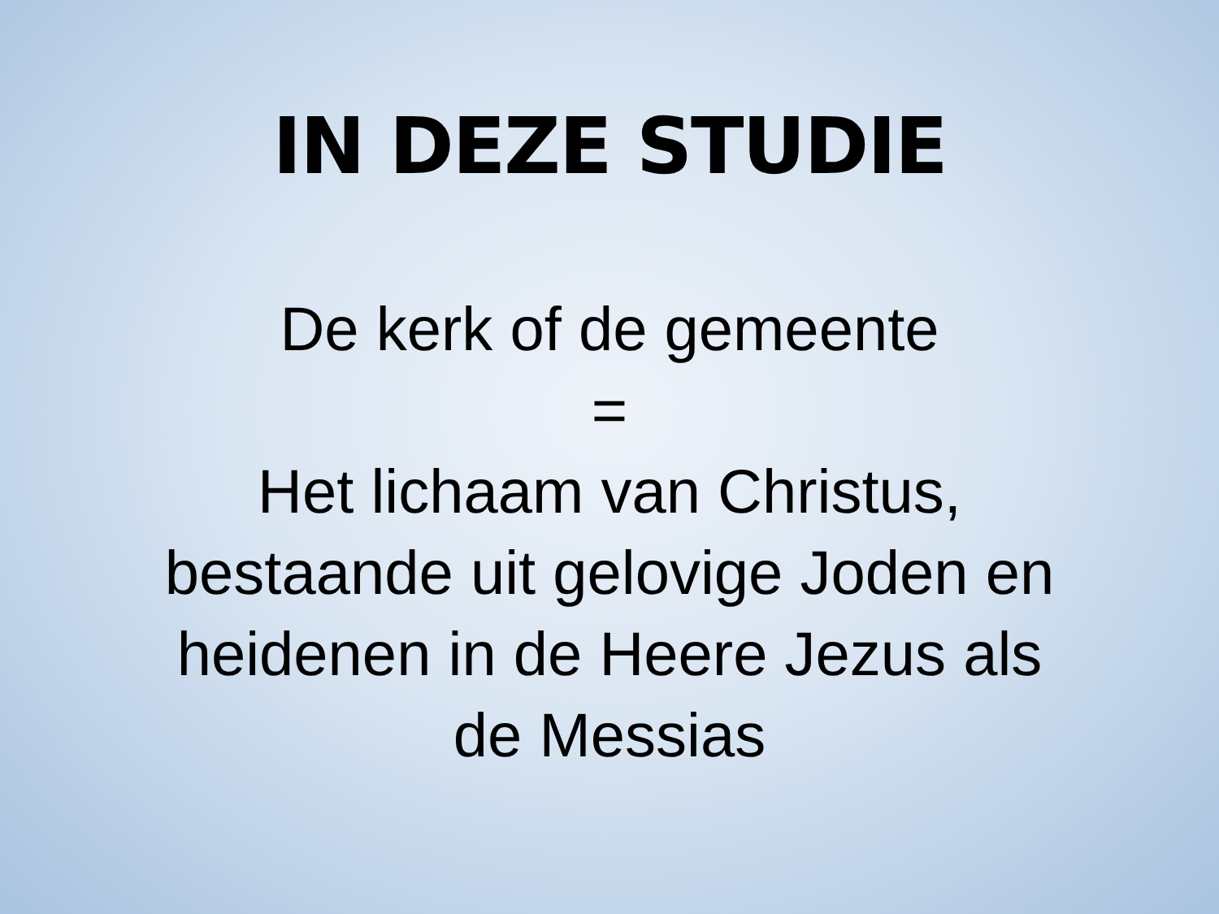IN DEZE STUDIE
De kerk of de gemeente
=
Het lichaam van Christus,
bestaande uit gelovige Joden en
heidenen in de Heere Jezus als
de Messias